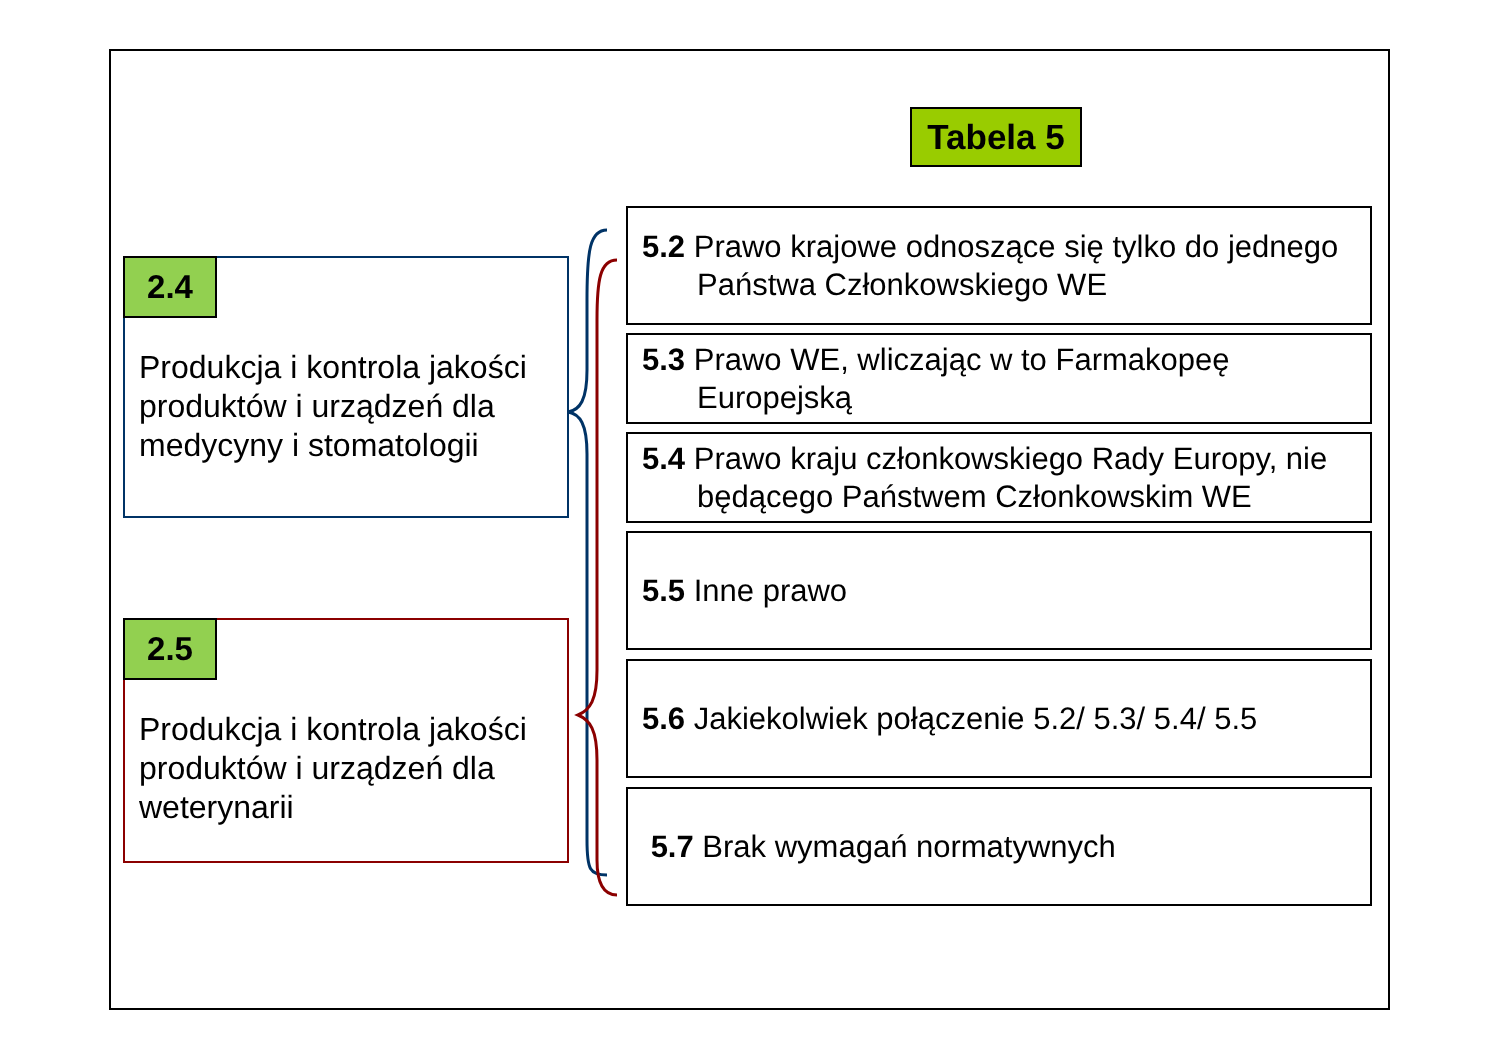Tabela 5
2.4
Produkcja i kontrola jakości produktów i urządzeń dla medycyny i stomatologii
2.5
Produkcja i kontrola jakości produktów i urządzeń dla weterynarii
5.2 Prawo krajowe odnoszące się tylko do jednego Państwa Członkowskiego WE
5.3 Prawo WE, wliczając w to Farmakopeę Europejską
5.4 Prawo kraju członkowskiego Rady Europy, nie będącego Państwem Członkowskim WE
5.5 Inne prawo
5.6 Jakiekolwiek połączenie 5.2/ 5.3/ 5.4/ 5.5
5.7 Brak wymagań normatywnych